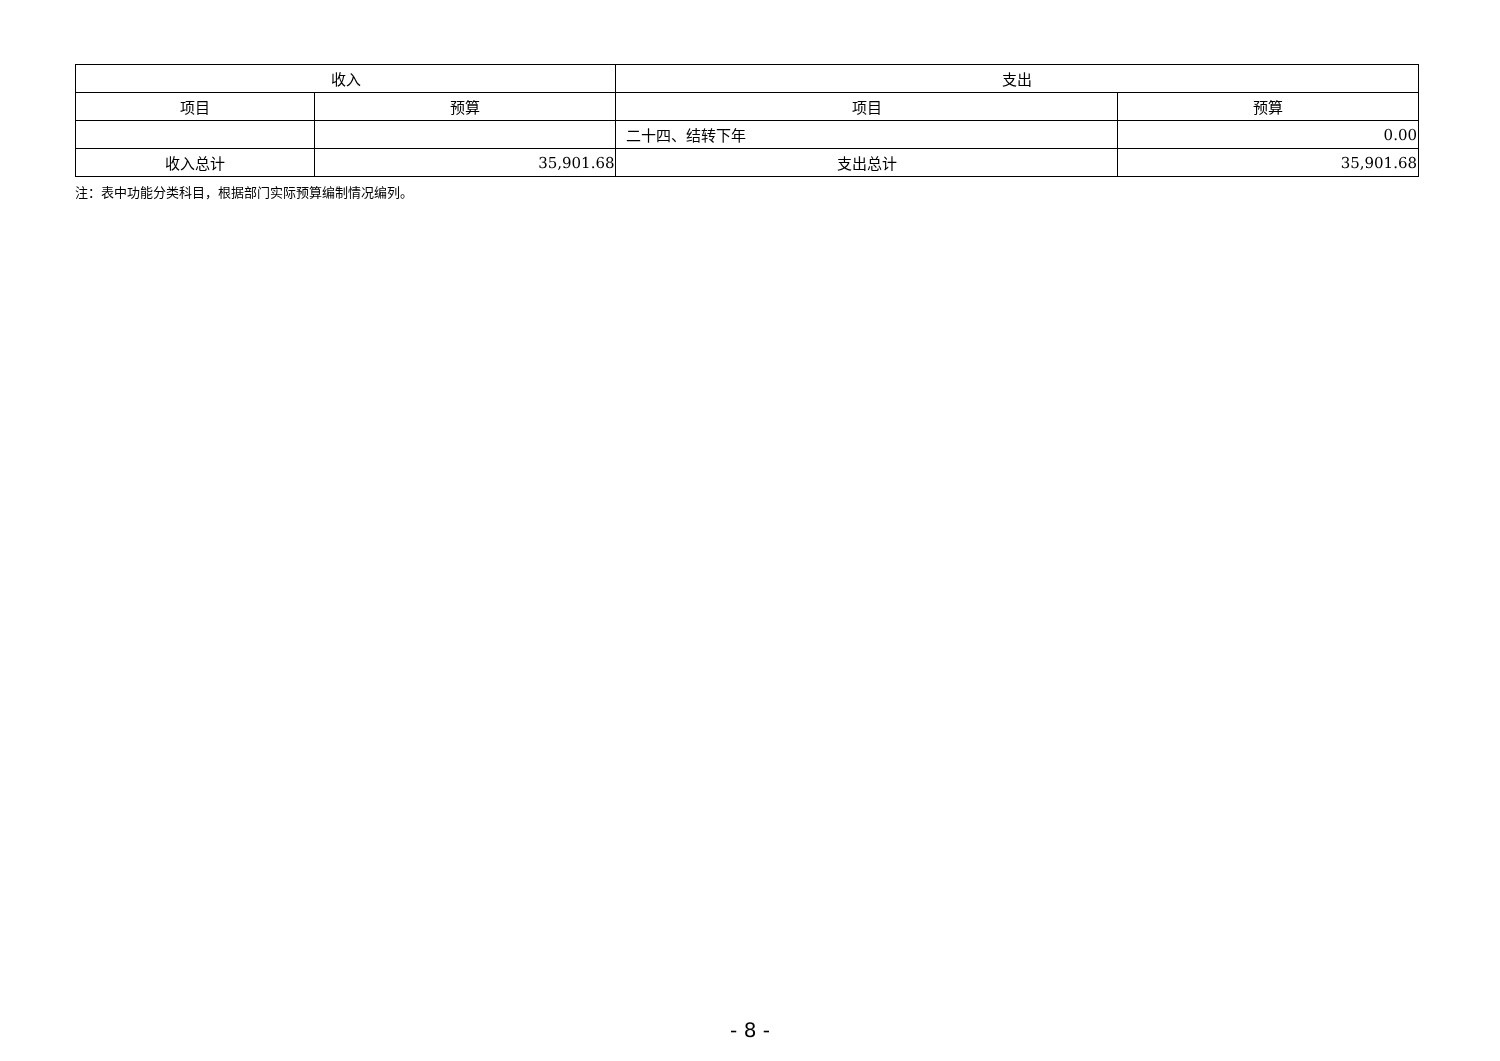| 收入 | | 支出 | |
| --- | --- | --- | --- |
| 项目 | 预算 | 项目 | 预算 |
| | | 二十四、结转下年 | 0.00 |
| 收入总计 | 35,901.68 | 支出总计 | 35,901.68 |
注：表中功能分类科目，根据部门实际预算编制情况编列。
- 8 -